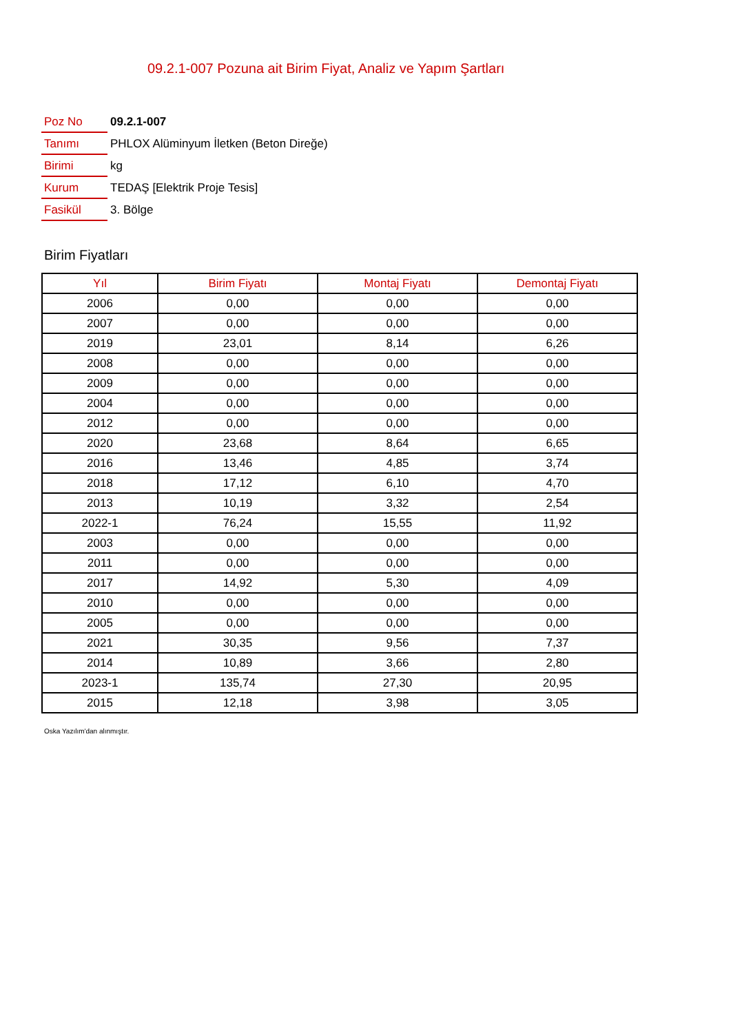09.2.1-007 Pozuna ait Birim Fiyat, Analiz ve Yapım Şartları
| Poz No | 09.2.1-007 |
| Tanımı | PHLOX Alüminyum İletken (Beton Direğe) |
| Birimi | kg |
| Kurum | TEDAŞ [Elektrik Proje Tesis] |
| Fasikül | 3. Bölge |
Birim Fiyatları
| Yıl | Birim Fiyatı | Montaj Fiyatı | Demontaj Fiyatı |
| --- | --- | --- | --- |
| 2006 | 0,00 | 0,00 | 0,00 |
| 2007 | 0,00 | 0,00 | 0,00 |
| 2019 | 23,01 | 8,14 | 6,26 |
| 2008 | 0,00 | 0,00 | 0,00 |
| 2009 | 0,00 | 0,00 | 0,00 |
| 2004 | 0,00 | 0,00 | 0,00 |
| 2012 | 0,00 | 0,00 | 0,00 |
| 2020 | 23,68 | 8,64 | 6,65 |
| 2016 | 13,46 | 4,85 | 3,74 |
| 2018 | 17,12 | 6,10 | 4,70 |
| 2013 | 10,19 | 3,32 | 2,54 |
| 2022-1 | 76,24 | 15,55 | 11,92 |
| 2003 | 0,00 | 0,00 | 0,00 |
| 2011 | 0,00 | 0,00 | 0,00 |
| 2017 | 14,92 | 5,30 | 4,09 |
| 2010 | 0,00 | 0,00 | 0,00 |
| 2005 | 0,00 | 0,00 | 0,00 |
| 2021 | 30,35 | 9,56 | 7,37 |
| 2014 | 10,89 | 3,66 | 2,80 |
| 2023-1 | 135,74 | 27,30 | 20,95 |
| 2015 | 12,18 | 3,98 | 3,05 |
Oska Yazılım'dan alınmıştır.